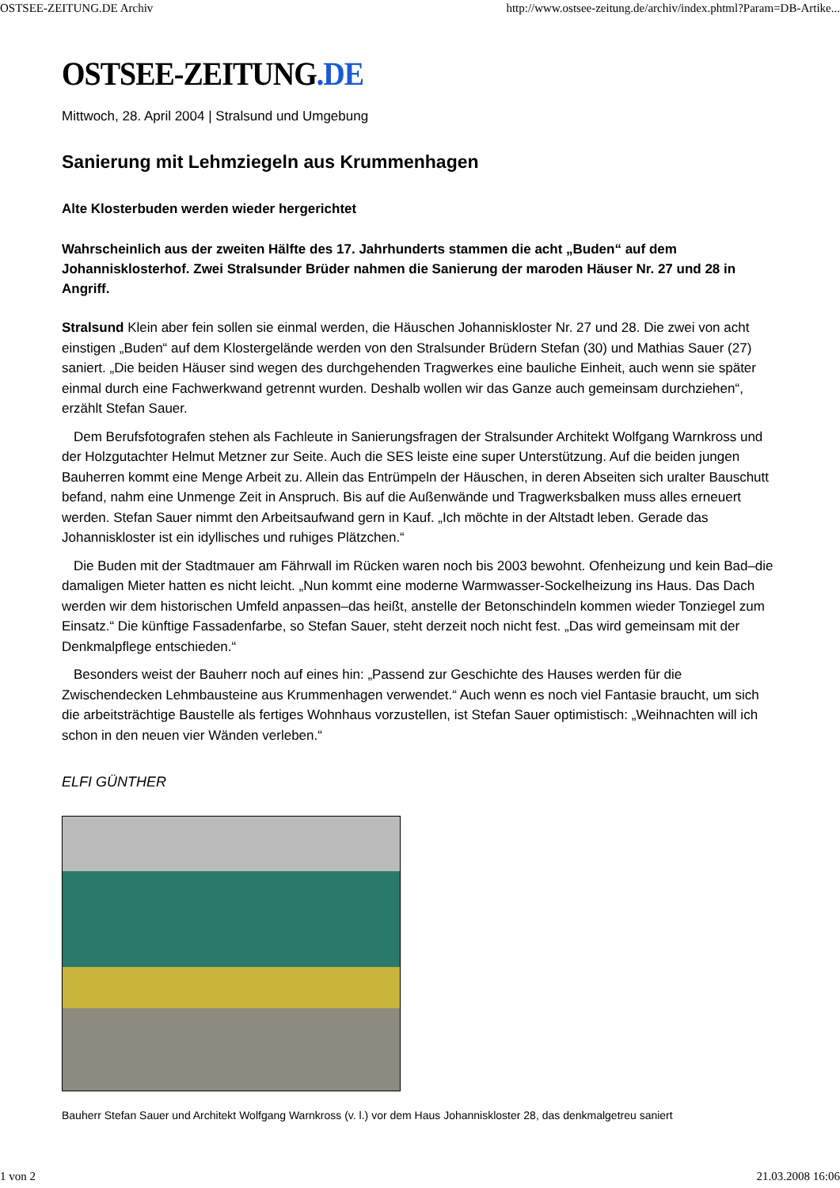OSTSEE-ZEITUNG.DE Archiv http://www.ostsee-zeitung.de/archiv/index.phtml?Param=DB-Artike...
OSTSEE-ZEITUNG.DE
Mittwoch, 28. April 2004 | Stralsund und Umgebung
Sanierung mit Lehmziegeln aus Krummenhagen
Alte Klosterbuden werden wieder hergerichtet
Wahrscheinlich aus der zweiten Hälfte des 17. Jahrhunderts stammen die acht „Buden“ auf dem Johannisklosterhof. Zwei Stralsunder Brüder nahmen die Sanierung der maroden Häuser Nr. 27 und 28 in Angriff.
Stralsund Klein aber fein sollen sie einmal werden, die Häuschen Johanniskloster Nr. 27 und 28. Die zwei von acht einstigen „Buden“ auf dem Klostergelände werden von den Stralsunder Brüdern Stefan (30) und Mathias Sauer (27) saniert. „Die beiden Häuser sind wegen des durchgehenden Tragwerkes eine bauliche Einheit, auch wenn sie später einmal durch eine Fachwerkwand getrennt wurden. Deshalb wollen wir das Ganze auch gemeinsam durchziehen“, erzählt Stefan Sauer.
Dem Berufsfotografen stehen als Fachleute in Sanierungsfragen der Stralsunder Architekt Wolfgang Warnkross und der Holzgutachter Helmut Metzner zur Seite. Auch die SES leiste eine super Unterstützung. Auf die beiden jungen Bauherren kommt eine Menge Arbeit zu. Allein das Entrümpeln der Häuschen, in deren Abseiten sich uralter Bauschutt befand, nahm eine Unmenge Zeit in Anspruch. Bis auf die Außenwände und Tragwerksbalken muss alles erneuert werden. Stefan Sauer nimmt den Arbeitsaufwand gern in Kauf. „Ich möchte in der Altstadt leben. Gerade das Johanniskloster ist ein idyllisches und ruhiges Plätzchen.“
Die Buden mit der Stadtmauer am Fährwall im Rücken waren noch bis 2003 bewohnt. Ofenheizung und kein Bad–die damaligen Mieter hatten es nicht leicht. „Nun kommt eine moderne Warmwasser-Sockelheizung ins Haus. Das Dach werden wir dem historischen Umfeld anpassen–das heißt, anstelle der Betonschindeln kommen wieder Tonziegel zum Einsatz.“ Die künftige Fassadenfarbe, so Stefan Sauer, steht derzeit noch nicht fest. „Das wird gemeinsam mit der Denkmalpflege entschieden.“
Besonders weist der Bauherr noch auf eines hin: „Passend zur Geschichte des Hauses werden für die Zwischendecken Lehmbausteine aus Krummenhagen verwendet.“ Auch wenn es noch viel Fantasie braucht, um sich die arbeitsträchtige Baustelle als fertiges Wohnhaus vorzustellen, ist Stefan Sauer optimistisch: „Weihnachten will ich schon in den neuen vier Wänden verleben.“
ELFI GÜNTHER
Bauherr Stefan Sauer und Architekt Wolfgang Warnkross (v. l.) vor dem Haus Johanniskloster 28, das denkmalgetreu saniert
1 von 2 21.03.2008 16:06